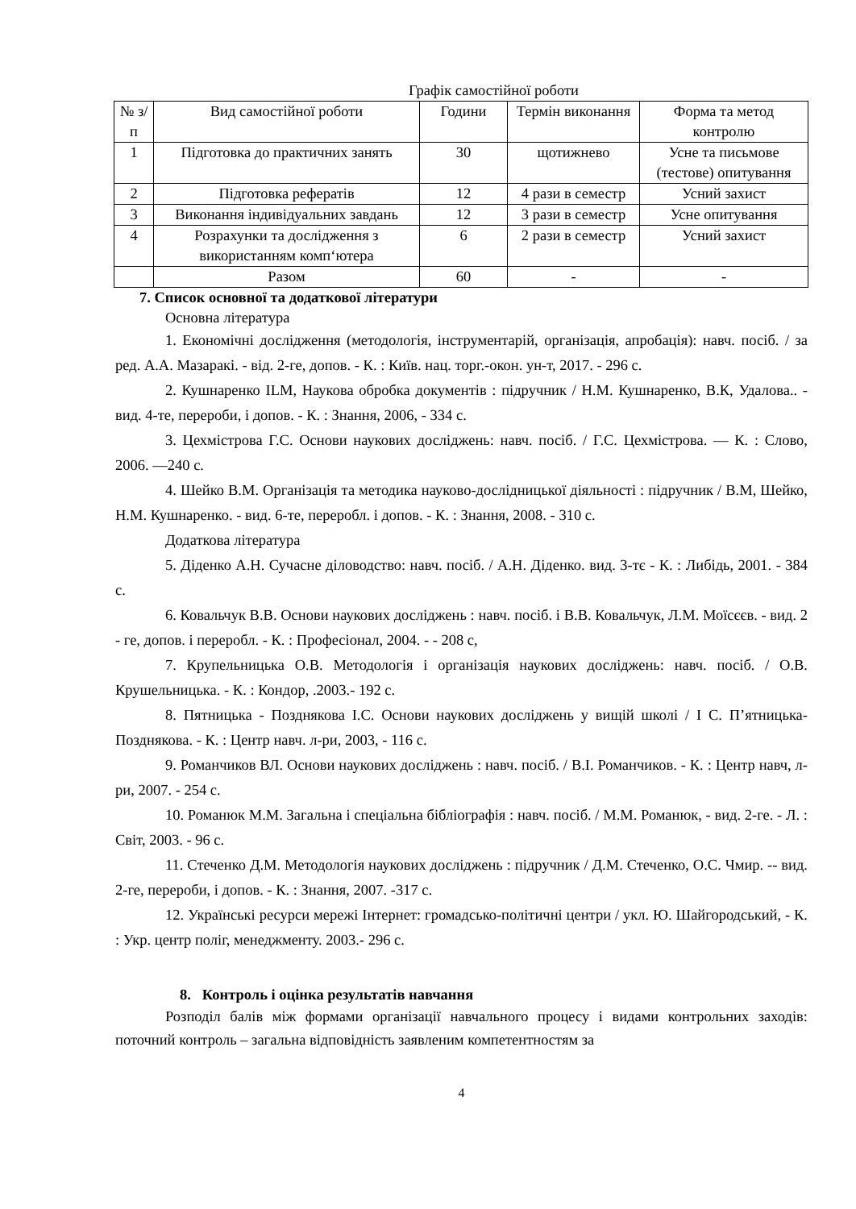Графік самостійної роботи
| № з/п | Вид самостійної роботи | Години | Термін виконання | Форма та метод контролю |
| --- | --- | --- | --- | --- |
| 1 | Підготовка до практичних занять | 30 | щотижнево | Усне та письмове (тестове) опитування |
| 2 | Підготовка рефератів | 12 | 4 рази в семестр | Усний захист |
| 3 | Виконання індивідуальних завдань | 12 | 3 рази в семестр | Усне опитування |
| 4 | Розрахунки та дослідження з використанням комп‘ютера | 6 | 2 рази в семестр | Усний захист |
| | Разом | 60 | - | - |
7. Список основної та додаткової літератури
Основна література
1. Економічні дослідження (методологія, інструментарій, організація, апробація): навч. посіб. / за ред. А.А. Мазаракі. - від. 2-ге, допов. - К. : Київ. нац. торг.-окон. ун-т, 2017. - 296 с.
2. Кушнаренко ILM, Наукова обробка документів : підручник / Н.М. Кушнаренко, В.К, Удалова.. - вид. 4-те, перероби, і допов. - К. : Знання, 2006, - 334 с.
3. Цехмістрова Г.С. Основи наукових досліджень: навч. посіб. / Г.С. Цехмістрова. — К. : Слово, 2006. —240 с.
4. Шейко В.М. Організація та методика науково-дослідницької діяльності : підручник / В.М, Шейко, Н.М. Кушнаренко. - вид. 6-те, переробл. і допов. - К. : Знання, 2008. - 310 с.
Додаткова література
5. Діденко А.Н. Сучасне діловодство: навч. посіб. / А.Н. Діденко. вид. 3-тє - К. : Либідь, 2001. - 384 с.
6. Ковальчук В.В. Основи наукових досліджень : навч. посіб. і В.В. Ковальчук, Л.М. Моїсєєв. - вид. 2 - ге, допов. і переробл. - К. : Професіонал, 2004. - - 208 с,
7. Крупельницька О.В. Методологія і організація наукових досліджень: навч. посіб. / О.В. Крушельницька. - К. : Кондор, .2003.- 192 с.
8. Пятницька - Позднякова І.С. Основи наукових досліджень у вищій школі / І С. П’ятницька-Позднякова. - К. : Центр навч. л-ри, 2003, - 116 с.
9. Романчиков ВЛ. Основи наукових досліджень : навч. посіб. / В.І. Романчиков. - К. : Центр навч, л-ри, 2007. - 254 с.
10. Романюк М.М. Загальна і спеціальна бібліографія : навч. посіб. / М.М. Романюк, - вид. 2-ге. - Л. : Світ, 2003. - 96 с.
11. Стеченко Д.М. Методологія наукових досліджень : підручник / Д.М. Стеченко, О.С. Чмир. -- вид. 2-ге, перероби, і допов. - К. : Знання, 2007. -317 с.
12. Українські ресурси мережі Інтернет: громадсько-політичні центри / укл. Ю. Шайгородський, - К. : Укр. центр поліг, менеджменту. 2003.- 296 с.
8. Контроль і оцінка результатів навчання
Розподіл балів між формами організації навчального процесу і видами контрольних заходів: поточний контроль – загальна відповідність заявленим компетентностям за
4